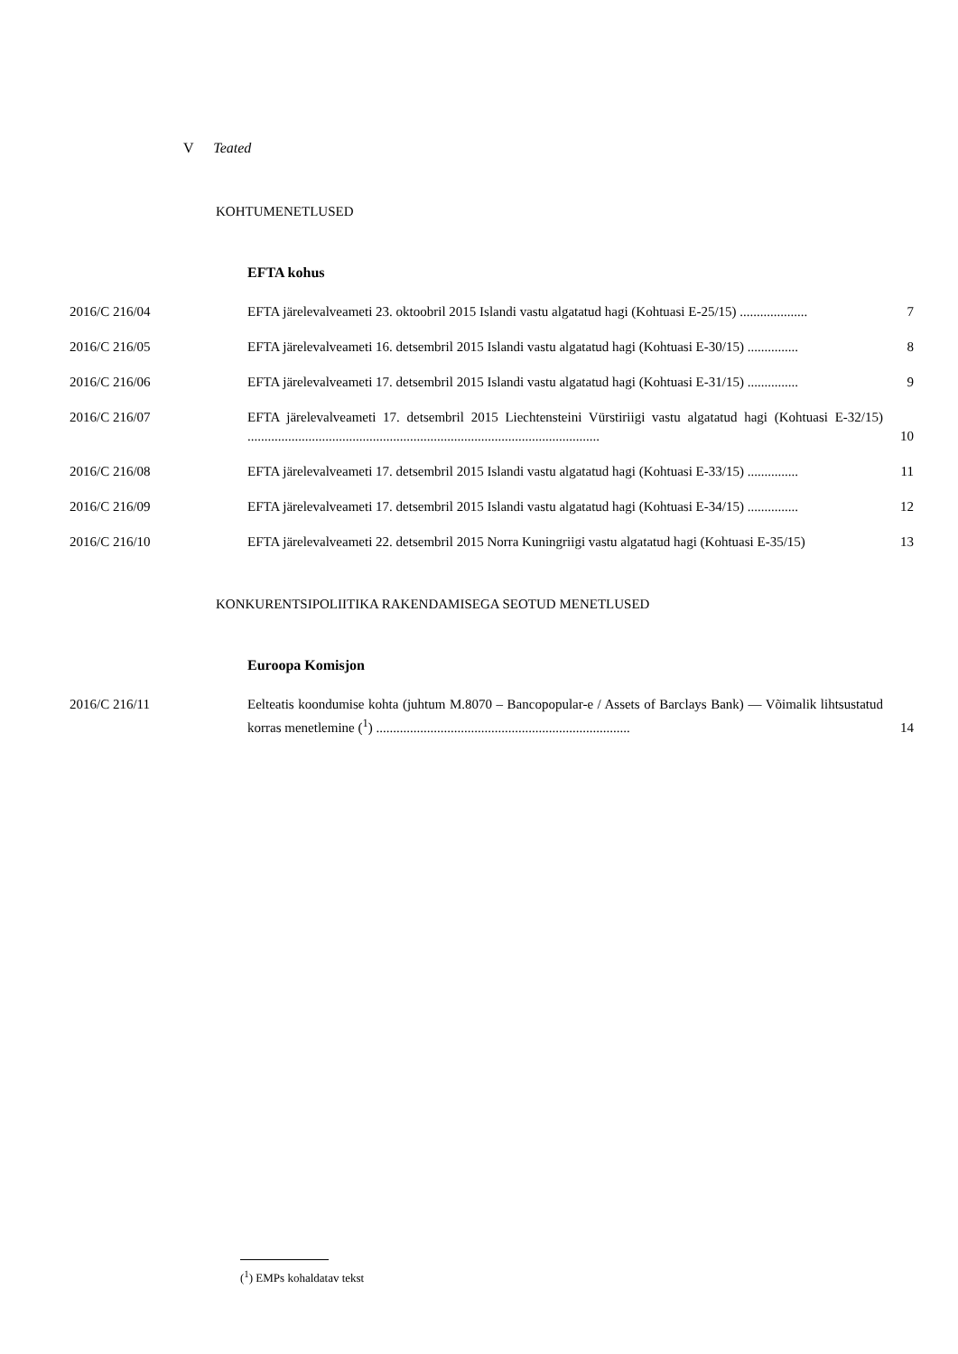V Teated
KOHTUMENETLUSED
EFTA kohus
2016/C 216/04 EFTA järelevalveameti 23. oktoobril 2015 Islandi vastu algatatud hagi (Kohtuasi E-25/15) ....................
7
2016/C 216/05 EFTA järelevalveameti 16. detsembril 2015 Islandi vastu algatatud hagi (Kohtuasi E-30/15) ...............
8
2016/C 216/06 EFTA järelevalveameti 17. detsembril 2015 Islandi vastu algatatud hagi (Kohtuasi E-31/15) ...............
9
2016/C 216/07 EFTA järelevalveameti 17. detsembril 2015 Liechtensteini Vürstiriigi vastu algatatud hagi (Kohtuasi E-32/15) ........................................................................................................
10
2016/C 216/08 EFTA järelevalveameti 17. detsembril 2015 Islandi vastu algatatud hagi (Kohtuasi E-33/15) ...............
11
2016/C 216/09 EFTA järelevalveameti 17. detsembril 2015 Islandi vastu algatatud hagi (Kohtuasi E-34/15) ...............
12
2016/C 216/10 EFTA järelevalveameti 22. detsembril 2015 Norra Kuningriigi vastu algatatud hagi (Kohtuasi E-35/15)
13
KONKURENTSIPOLIITIKA RAKENDAMISEGA SEOTUD MENETLUSED
Euroopa Komisjon
2016/C 216/11 Eelteatis koondumise kohta (juhtum M.8070 – Bancopopular-e / Assets of Barclays Bank) — Võimalik lihtsustatud korras menetlemine (<sup>1</sup>) ...........................................................................
14
(<sup>1</sup>) EMPs kohaldatav tekst